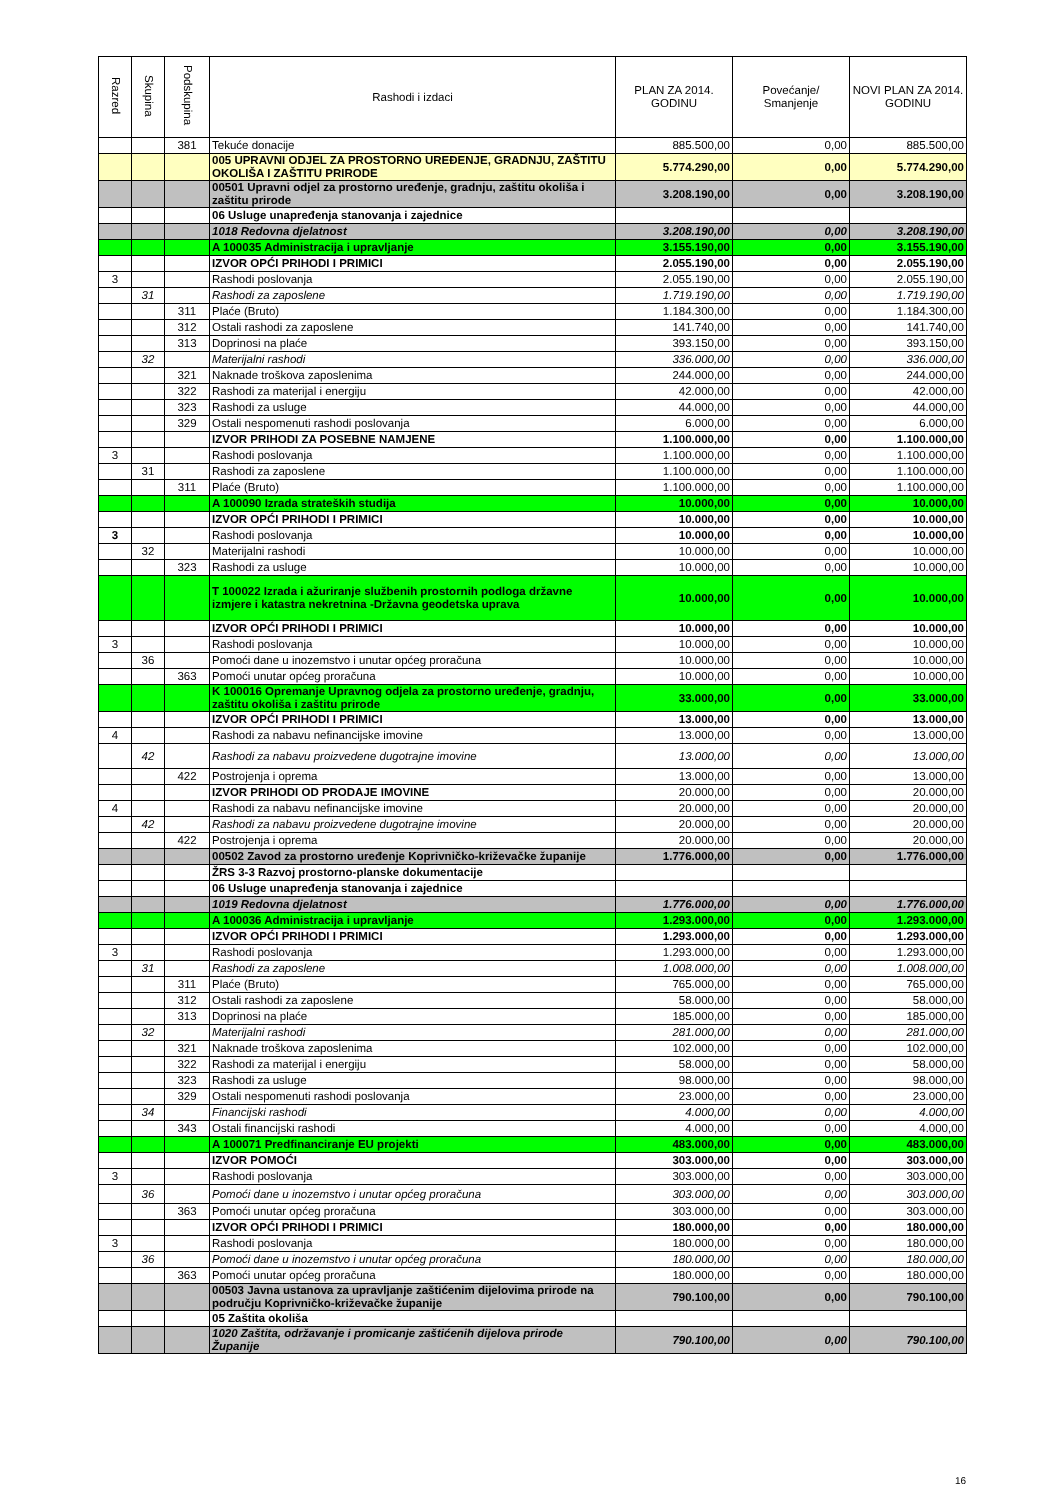| Razred | Skupina | Podskupina | Rashodi i izdaci | PLAN ZA 2014. GODINU | Povećanje/ Smanjenje | NOVI PLAN ZA 2014. GODINU |
| --- | --- | --- | --- | --- | --- | --- |
| | | 381 | Tekuće donacije | 885.500,00 | 0,00 | 885.500,00 |
| | | | 005 UPRAVNI ODJEL ZA PROSTORNO UREĐENJE, GRADNJU, ZAŠTITU OKOLIŠA I ZAŠTITU PRIRODE | 5.774.290,00 | 0,00 | 5.774.290,00 |
| | | | 00501 Upravni odjel za prostorno uređenje, gradnju, zaštitu okoliša i zaštitu prirode | 3.208.190,00 | 0,00 | 3.208.190,00 |
| | | | 06 Usluge unapređenja stanovanja i zajednice | | | |
| | | | 1018 Redovna djelatnost | 3.208.190,00 | 0,00 | 3.208.190,00 |
| | | | A 100035 Administracija i upravljanje | 3.155.190,00 | 0,00 | 3.155.190,00 |
| | | | IZVOR OPĆI PRIHODI I PRIMICI | 2.055.190,00 | 0,00 | 2.055.190,00 |
| 3 | | | Rashodi poslovanja | 2.055.190,00 | 0,00 | 2.055.190,00 |
| | 31 | | Rashodi za zaposlene | 1.719.190,00 | 0,00 | 1.719.190,00 |
| | | 311 | Plaće (Bruto) | 1.184.300,00 | 0,00 | 1.184.300,00 |
| | | 312 | Ostali rashodi za zaposlene | 141.740,00 | 0,00 | 141.740,00 |
| | | 313 | Doprinosi na plaće | 393.150,00 | 0,00 | 393.150,00 |
| | 32 | | Materijalni rashodi | 336.000,00 | 0,00 | 336.000,00 |
| | | 321 | Naknade troškova zaposlenima | 244.000,00 | 0,00 | 244.000,00 |
| | | 322 | Rashodi za materijal i energiju | 42.000,00 | 0,00 | 42.000,00 |
| | | 323 | Rashodi za usluge | 44.000,00 | 0,00 | 44.000,00 |
| | | 329 | Ostali nespomenuti rashodi poslovanja | 6.000,00 | 0,00 | 6.000,00 |
| | | | IZVOR PRIHODI ZA POSEBNE NAMJENE | 1.100.000,00 | 0,00 | 1.100.000,00 |
| 3 | | | Rashodi poslovanja | 1.100.000,00 | 0,00 | 1.100.000,00 |
| | 31 | | Rashodi za zaposlene | 1.100.000,00 | 0,00 | 1.100.000,00 |
| | | 311 | Plaće (Bruto) | 1.100.000,00 | 0,00 | 1.100.000,00 |
| | | | A 100090 Izrada strateških studija | 10.000,00 | 0,00 | 10.000,00 |
| | | | IZVOR OPĆI PRIHODI I PRIMICI | 10.000,00 | 0,00 | 10.000,00 |
| 3 | | | Rashodi poslovanja | 10.000,00 | 0,00 | 10.000,00 |
| | 32 | | Materijalni rashodi | 10.000,00 | 0,00 | 10.000,00 |
| | | 323 | Rashodi za usluge | 10.000,00 | 0,00 | 10.000,00 |
| | | | T 100022 Izrada i ažuriranje službenih prostornih podloga državne izmjere i katastra nekretnina -Državna geodetska uprava | 10.000,00 | 0,00 | 10.000,00 |
| | | | IZVOR OPĆI PRIHODI I PRIMICI | 10.000,00 | 0,00 | 10.000,00 |
| 3 | | | Rashodi poslovanja | 10.000,00 | 0,00 | 10.000,00 |
| | 36 | | Pomoći dane u inozemstvo i unutar općeg proračuna | 10.000,00 | 0,00 | 10.000,00 |
| | | 363 | Pomoći unutar općeg proračuna | 10.000,00 | 0,00 | 10.000,00 |
| | | | K 100016 Opremanje Upravnog odjela za prostorno uređenje, gradnju, zaštitu okoliša i zaštitu prirode | 33.000,00 | 0,00 | 33.000,00 |
| | | | IZVOR OPĆI PRIHODI I PRIMICI | 13.000,00 | 0,00 | 13.000,00 |
| 4 | | | Rashodi za nabavu nefinancijske imovine | 13.000,00 | 0,00 | 13.000,00 |
| | 42 | | Rashodi za nabavu proizvedene dugotrajne imovine | 13.000,00 | 0,00 | 13.000,00 |
| | | 422 | Postrojenja i oprema | 13.000,00 | 0,00 | 13.000,00 |
| | | | IZVOR PRIHODI OD PRODAJE IMOVINE | 20.000,00 | 0,00 | 20.000,00 |
| 4 | | | Rashodi za nabavu nefinancijske imovine | 20.000,00 | 0,00 | 20.000,00 |
| | 42 | | Rashodi za nabavu proizvedene dugotrajne imovine | 20.000,00 | 0,00 | 20.000,00 |
| | | 422 | Postrojenja i oprema | 20.000,00 | 0,00 | 20.000,00 |
| | | | 00502 Zavod za prostorno uređenje Koprivničko-križevačke županije | 1.776.000,00 | 0,00 | 1.776.000,00 |
| | | | ŽRS 3-3 Razvoj prostorno-planske dokumentacije | | | |
| | | | 06 Usluge unapređenja stanovanja i zajednice | | | |
| | | | 1019 Redovna djelatnost | 1.776.000,00 | 0,00 | 1.776.000,00 |
| | | | A 100036 Administracija i upravljanje | 1.293.000,00 | 0,00 | 1.293.000,00 |
| | | | IZVOR OPĆI PRIHODI I PRIMICI | 1.293.000,00 | 0,00 | 1.293.000,00 |
| 3 | | | Rashodi poslovanja | 1.293.000,00 | 0,00 | 1.293.000,00 |
| | 31 | | Rashodi za zaposlene | 1.008.000,00 | 0,00 | 1.008.000,00 |
| | | 311 | Plaće (Bruto) | 765.000,00 | 0,00 | 765.000,00 |
| | | 312 | Ostali rashodi za zaposlene | 58.000,00 | 0,00 | 58.000,00 |
| | | 313 | Doprinosi na plaće | 185.000,00 | 0,00 | 185.000,00 |
| | 32 | | Materijalni rashodi | 281.000,00 | 0,00 | 281.000,00 |
| | | 321 | Naknade troškova zaposlenima | 102.000,00 | 0,00 | 102.000,00 |
| | | 322 | Rashodi za materijal i energiju | 58.000,00 | 0,00 | 58.000,00 |
| | | 323 | Rashodi za usluge | 98.000,00 | 0,00 | 98.000,00 |
| | | 329 | Ostali nespomenuti rashodi poslovanja | 23.000,00 | 0,00 | 23.000,00 |
| | 34 | | Financijski rashodi | 4.000,00 | 0,00 | 4.000,00 |
| | | 343 | Ostali financijski rashodi | 4.000,00 | 0,00 | 4.000,00 |
| | | | A 100071 Predfinanciranje EU projekti | 483.000,00 | 0,00 | 483.000,00 |
| | | | IZVOR POMOĆI | 303.000,00 | 0,00 | 303.000,00 |
| 3 | | | Rashodi poslovanja | 303.000,00 | 0,00 | 303.000,00 |
| | 36 | | Pomoći dane u inozemstvo i unutar općeg proračuna | 303.000,00 | 0,00 | 303.000,00 |
| | | 363 | Pomoći unutar općeg proračuna | 303.000,00 | 0,00 | 303.000,00 |
| | | | IZVOR OPĆI PRIHODI I PRIMICI | 180.000,00 | 0,00 | 180.000,00 |
| 3 | | | Rashodi poslovanja | 180.000,00 | 0,00 | 180.000,00 |
| | 36 | | Pomoći dane u inozemstvo i unutar općeg proračuna | 180.000,00 | 0,00 | 180.000,00 |
| | | 363 | Pomoći unutar općeg proračuna | 180.000,00 | 0,00 | 180.000,00 |
| | | | 00503 Javna ustanova za upravljanje zaštićenim dijelovima prirode na području Koprivničko-križevačke županije | 790.100,00 | 0,00 | 790.100,00 |
| | | | 05 Zaštita okoliša | | | |
| | | | 1020 Zaštita, održavanje i promicanje zaštićenih dijelova prirode Županije | 790.100,00 | 0,00 | 790.100,00 |
16